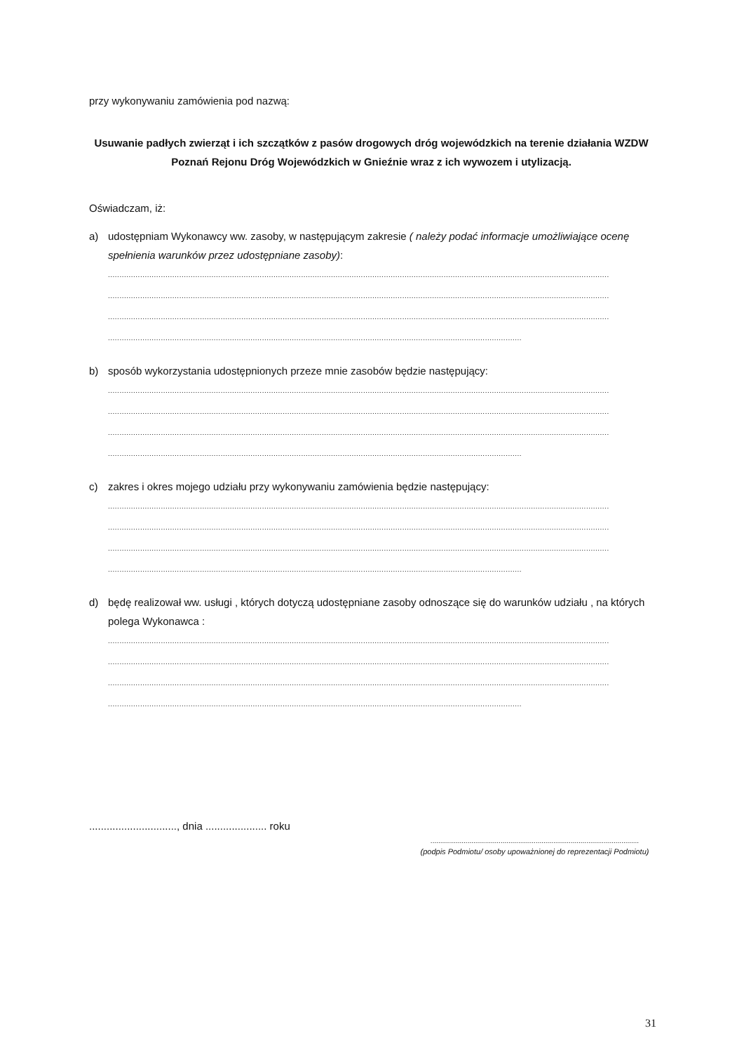przy wykonywaniu zamówienia pod nazwą:
Usuwanie padłych zwierząt i ich szczątków z pasów drogowych dróg wojewódzkich na terenie działania WZDW Poznań Rejonu Dróg Wojewódzkich w Gnieźnie wraz z ich wywozem i utylizacją.
Oświadczam, iż:
a) udostępniam Wykonawcy ww. zasoby, w następującym zakresie ( należy podać informacje umożliwiające ocenę spełnienia warunków przez udostępniane zasoby):
..........................................................................................................................................................................................................................
..........................................................................................................................................................................................................................
..........................................................................................................................................................................................................................
..........................................................................................................................................................................................................................
b) sposób wykorzystania udostępnionych przeze mnie zasobów będzie następujący:
..........................................................................................................................................................................................................................
..........................................................................................................................................................................................................................
..........................................................................................................................................................................................................................
..........................................................................................................................................................................................................................
c) zakres i okres mojego udziału przy wykonywaniu zamówienia będzie następujący:
..........................................................................................................................................................................................................................
..........................................................................................................................................................................................................................
..........................................................................................................................................................................................................................
..........................................................................................................................................................................................................................
d) będę realizował ww. usługi , których dotyczą udostępniane zasoby odnoszące się do warunków udziału , na których polega Wykonawca :
..........................................................................................................................................................................................................................
..........................................................................................................................................................................................................................
..........................................................................................................................................................................................................................
..........................................................................................................................................................................................................................
.............................., dnia ..................... roku
...........................................................................................................
(podpis Podmiotu/ osoby upoważnionej do reprezentacji Podmiotu)
31